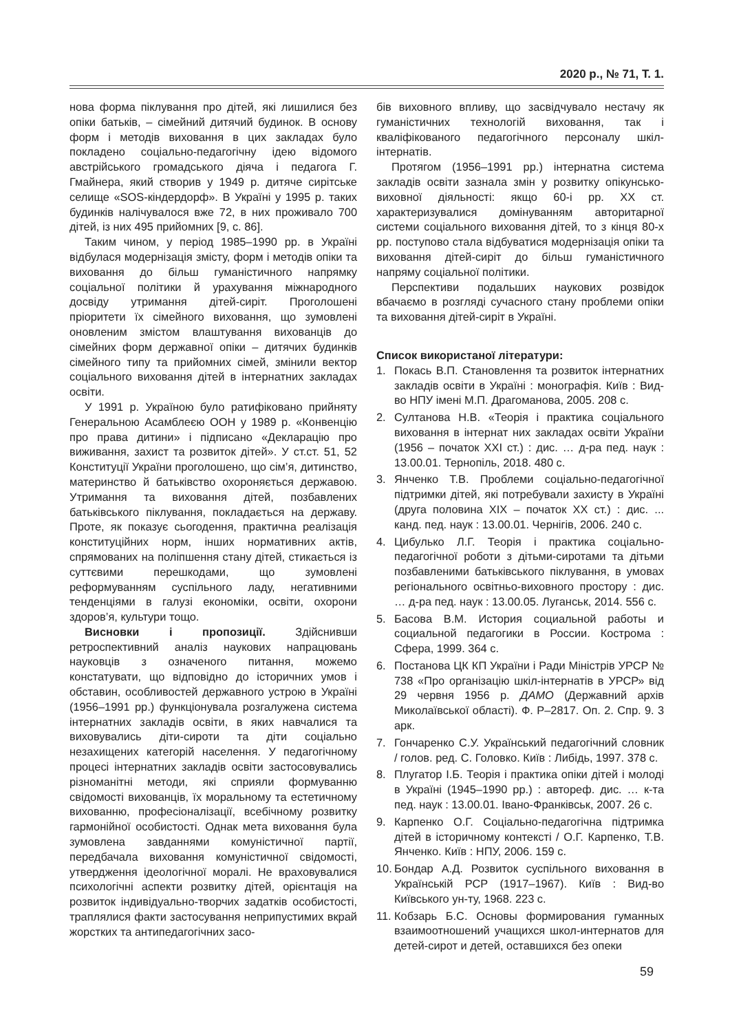2020 р., № 71, Т. 1.
нова форма піклування про дітей, які лишилися без опіки батьків, – сімейний дитячий будинок. В основу форм і методів виховання в цих закладах було покладено соціально-педагогічну ідею відомого австрійського громадського діяча і педагога Г. Гмайнера, який створив у 1949 р. дитяче сирітське селище «SOS-кіндердорф». В Україні у 1995 р. таких будинків налічувалося вже 72, в них проживало 700 дітей, із них 495 прийомних [9, с. 86].
Таким чином, у період 1985–1990 рр. в Україні відбулася модернізація змісту, форм і методів опіки та виховання до більш гуманістичного напрямку соціальної політики й урахування міжнародного досвіду утримання дітей-сиріт. Проголошені пріоритети їх сімейного виховання, що зумовлені оновленим змістом влаштування вихованців до сімейних форм державної опіки – дитячих будинків сімейного типу та прийомних сімей, змінили вектор соціального виховання дітей в інтернатних закладах освіти.
У 1991 р. Україною було ратифіковано прийняту Генеральною Асамблеєю ООН у 1989 р. «Конвенцію про права дитини» і підписано «Декларацію про виживання, захист та розвиток дітей». У ст.ст. 51, 52 Конституції України проголошено, що сім’я, дитинство, материнство й батьківство охороняється державою. Утримання та виховання дітей, позбавлених батьківського піклування, покладається на державу. Проте, як показує сьогодення, практична реалізація конституційних норм, інших нормативних актів, спрямованих на поліпшення стану дітей, стикається із суттєвими перешкодами, що зумовлені реформуванням суспільного ладу, негативними тенденціями в галузі економіки, освіти, охорони здоров’я, культури тощо.
Висновки і пропозиції. Здійснивши ретроспективний аналіз наукових напрацювань науковців з означеного питання, можемо констатувати, що відповідно до історичних умов і обставин, особливостей державного устрою в Україні (1956–1991 рр.) функціонувала розгалужена система інтернатних закладів освіти, в яких навчалися та виховувались діти-сироти та діти соціально незахищених категорій населення. У педагогічному процесі інтернатних закладів освіти застосовувались різноманітні методи, які сприяли формуванню свідомості вихованців, їх моральному та естетичному вихованню, професіоналізації, всебічному розвитку гармонійної особистості. Однак мета виховання була зумовлена завданнями комуністичної партії, передбачала виховання комуністичної свідомості, утвердження ідеологічної моралі. Не враховувалися психологічні аспекти розвитку дітей, орієнтація на розвиток індивідуально-творчих задатків особистості, траплялися факти застосування неприпустимих вкрай жорстких та антипедагогічних засо-
бів виховного впливу, що засвідчувало нестачу як гуманістичних технологій виховання, так і кваліфікованого педагогічного персоналу шкіл-інтернатів.
Протягом (1956–1991 рр.) інтернатна система закладів освіти зазнала змін у розвитку опікунсько-виховної діяльності: якщо 60-і рр. ХХ ст. характеризувалися домінуванням авторитарної системи соціального виховання дітей, то з кінця 80-х рр. поступово стала відбуватися модернізація опіки та виховання дітей-сиріт до більш гуманістичного напряму соціальної політики.
Перспективи подальших наукових розвідок вбачаємо в розгляді сучасного стану проблеми опіки та виховання дітей-сиріт в Україні.
Список використаної літератури:
1. Покась В.П. Становлення та розвиток інтернатних закладів освіти в Україні : монографія. Київ : Вид-во НПУ імені М.П. Драгоманова, 2005. 208 с.
2. Султанова Н.В. «Теорія і практика соціального виховання в інтернат них закладах освіти України (1956 – початок XXI ст.) : дис. … д-ра пед. наук : 13.00.01. Тернопіль, 2018. 480 с.
3. Янченко Т.В. Проблеми соціально-педагогічної підтримки дітей, які потребували захисту в Україні (друга половина XIX – початок XX ст.) : дис. ... канд. пед. наук : 13.00.01. Чернігів, 2006. 240 с.
4. Цибулько Л.Г. Теорія і практика соціально-педагогічної роботи з дітьми-сиротами та дітьми позбавленими батьківського піклування, в умовах регіонального освітньо-виховного простору : дис. … д-ра пед. наук : 13.00.05. Луганськ, 2014. 556 с.
5. Басова В.М. История социальной работы и социальной педагогики в России. Кострома : Сфера, 1999. 364 с.
6. Постанова ЦК КП України і Ради Міністрів УРСР № 738 «Про організацію шкіл-інтернатів в УРСР» від 29 червня 1956 р. ДАМО (Державний архів Миколаївської області). Ф. Р–2817. Оп. 2. Спр. 9. 3 арк.
7. Гончаренко С.У. Український педагогічний словник / голов. ред. С. Головко. Київ : Либідь, 1997. 378 с.
8. Плугатор І.Б. Теорія і практика опіки дітей і молоді в Україні (1945–1990 рр.) : автореф. дис. … к-та пед. наук : 13.00.01. Івано-Франківськ, 2007. 26 с.
9. Карпенко О.Г. Соціально-педагогічна підтримка дітей в історичному контексті / О.Г. Карпенко, Т.В. Янченко. Київ : НПУ, 2006. 159 с.
10. Бондар А.Д. Розвиток суспільного виховання в Українській РСР (1917–1967). Київ : Вид-во Київського ун-ту, 1968. 223 с.
11. Кобзарь Б.С. Основы формирования гуманных взаимоотношений учащихся школ-интернатов для детей-сирот и детей, оставшихся без опеки
59